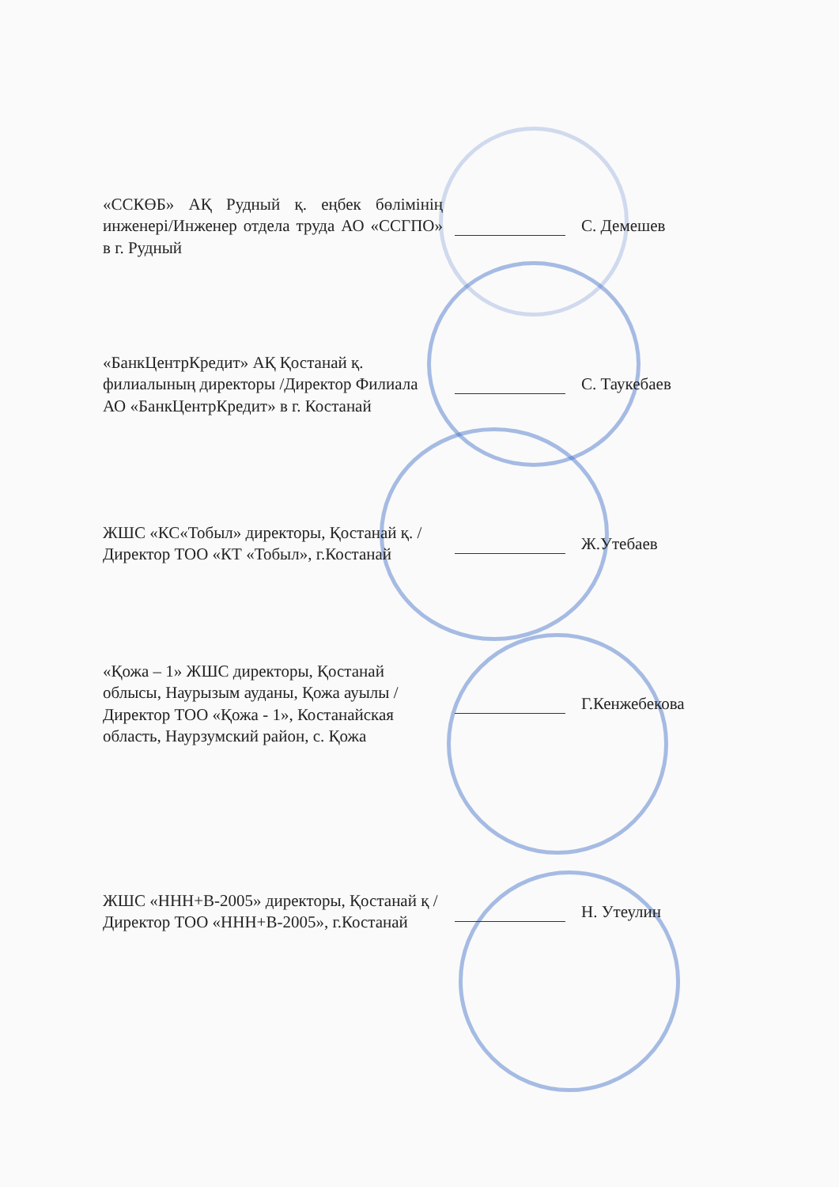«ССКӨБ» АҚ Рудный қ. еңбек бөлімінің инженері/Инженер отдела труда АО «ССГПО» в г. Рудный
С. Демешев
«БанкЦентрКредит» АҚ Қостанай қ. филиалының директоры /Директор Филиала АО «БанкЦентрКредит» в г. Костанай
С. Таукебаев
ЖШС «КС«Тобыл» директоры, Қостанай қ. / Директор ТОО «КТ «Тобыл», г.Костанай
Ж.Утебаев
«Қожа – 1» ЖШС директоры, Қостанай облысы, Наурызым ауданы, Қожа ауылы / Директор ТОО «Қожа - 1», Костанайская область, Наурзумский район, с. Қожа
Г.Кенжебекова
ЖШС «ННН+В-2005» директоры, Қостанай қ /Директор ТОО «ННН+В-2005», г.Костанай
Н. Утеулин